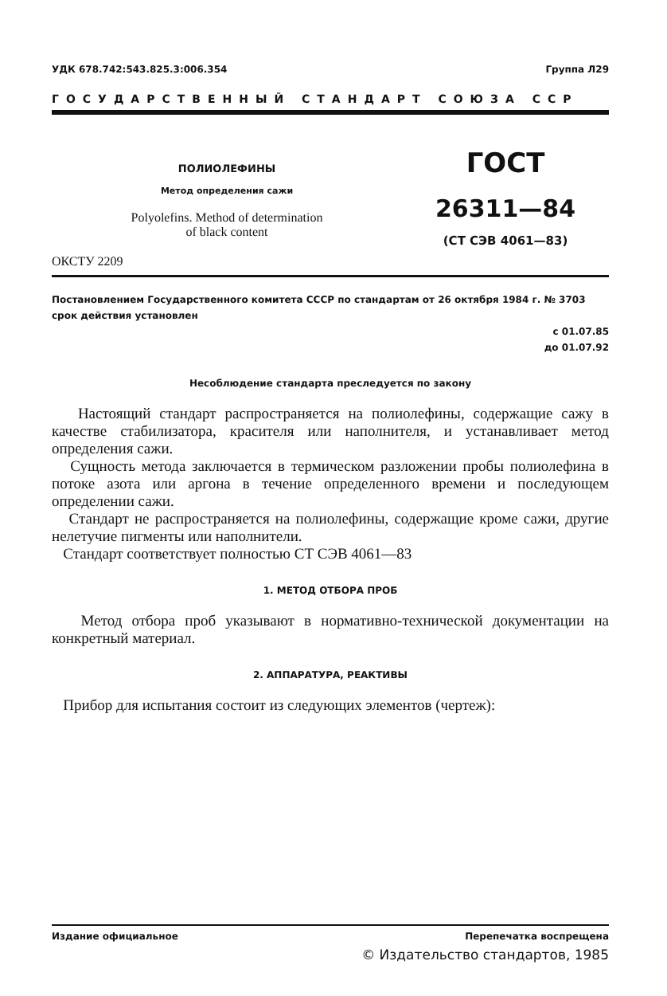УДК 678.742:543.825.3:006.354 Группа Л29
ГОСУДАРСТВЕННЫЙ СТАНДАРТ СОЮЗА ССР
ПОЛИОЛЕФИНЫ
Метод определения сажи
Polyolefins. Method of determination
of black content
ГОСТ
26311—84
(СТ СЭВ 4061—83)
ОКСТУ 2209
Постановлением Государственного комитета СССР по стандартам от 26 октября 1984 г. № 3703 срок действия установлен
с 01.07.85
до 01.07.92
Несоблюдение стандарта преследуется по закону
Настоящий стандарт распространяется на полиолефины, содержащие сажу в качестве стабилизатора, красителя или наполнителя, и устанавливает метод определения сажи.
Сущность метода заключается в термическом разложении пробы полиолефина в потоке азота или аргона в течение определенного времени и последующем определении сажи.
Стандарт не распространяется на полиолефины, содержащие кроме сажи, другие нелетучие пигменты или наполнители.
Стандарт соответствует полностью СТ СЭВ 4061—83
1. МЕТОД ОТБОРА ПРОБ
Метод отбора проб указывают в нормативно-технической документации на конкретный материал.
2. АППАРАТУРА, РЕАКТИВЫ
Прибор для испытания состоит из следующих элементов (чертеж):
Издание официальное Перепечатка воспрещена
© Издательство стандартов, 1985